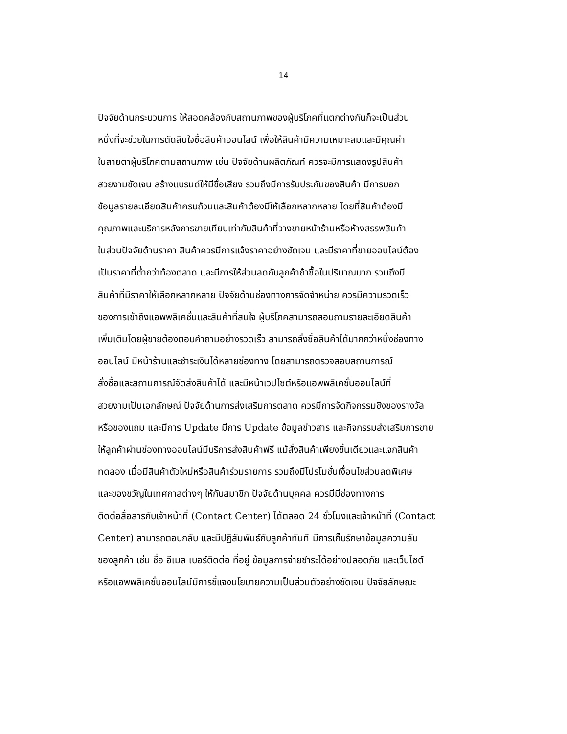14
ปัจจัยด้านกระบวนการ ให้สอดคล้องกับสถานภาพของผู้บริโภคที่แตกต่างกันก็จะเป็นส่วน
หนึ่งที่จะช่วยในการตัดสินใจซื้อสินค้าออนไลน์ เพื่อให้สินค้ามีความเหมาะสมและมีคุณค่า
ในสายตาผู้บริโภคตามสถานภาพ เช่น ปัจจัยด้านผลิตภัณฑ์ ควรจะมีการแสดงรูปสินค้า
สวยงามชัดเจน สร้างแบรนด์ให้มีชื่อเสียง รวมถึงมีการรับประกันของสินค้า มีการบอก
ข้อมูลรายละเอียดสินค้าครบถ้วนและสินค้าต้องมีให้เลือกหลากหลาย โดยที่สินค้าต้องมี
คุณภาพและบริการหลังการขายเทียบเท่ากับสินค้าที่วางขายหน้าร้านหรือห้างสรรพสินค้า
ในส่วนปัจจัยด้านราคา สินค้าควรมีการแจ้งราคาอย่างชัดเจน และมีราคาที่ขายออนไลน์ต้อง
เป็นราคาที่ต่ำกว่าท้องตลาด และมีการให้ส่วนลดกับลูกค้าถ้าซื้อในปริมาณมาก รวมถึงมี
สินค้าที่มีราคาให้เลือกหลากหลาย ปัจจัยด้านช่องทางการจัดจำหน่าย ควรมีความรวดเร็ว
ของการเข้าถึงแอพพลิเคชั่นและสินค้าที่สนใจ ผู้บริโภคสามารถสอบถามรายละเอียดสินค้า
เพิ่มเติมโดยผู้ขายต้องตอบคำถามอย่างรวดเร็ว สามารถสั่งซื้อสินค้าได้มากกว่าหนึ่งช่องทาง
ออนไลน์ มีหน้าร้านและชำระเงินได้หลายช่องทาง โดยสามารถตรวจสอบสถานการณ์
สั่งซื้อและสถานการณ์จัดส่งสินค้าได้ และมีหน้าเวปไซต์หรือแอพพลิเคชั่นออนไลน์ที่
สวยงามเป็นเอกลักษณ์ ปัจจัยด้านการส่งเสริมการตลาด ควรมีการจัดกิจกรรมชิงของรางวัล
หรือของแถม และมีการ Update มีการ Update ข้อมูลข่าวสาร และกิจกรรมส่งเสริมการขาย
ให้ลูกค้าผ่านช่องทางออนไลน์มีบริการส่งสินค้าฟรี แม้สั่งสินค้าเพียงชิ้นเดียวและแจกสินค้า
ทดลอง เมื่อมีสินค้าตัวใหม่หรือสินค้าร่วมรายการ รวมถึงมีโปรโมชั่นเงื่อนไขส่วนลดพิเศษ
และของขวัญในเทศกาลต่างๆ ให้กับสมาชิก ปัจจัยด้านบุคคล ควรมีมีช่องทางการ
ติดต่อสื่อสารกับเจ้าหน้าที่ (Contact Center) ได้ตลอด 24 ชั่วโมงและเจ้าหน้าที่ (Contact
Center) สามารถตอบกลับ และมีปฏิสัมพันธ์กับลูกค้าทันที มีการเก็บรักษาข้อมูลความลับ
ของลูกค้า เช่น ชื่อ อีเมล เบอร์ติดต่อ ที่อยู่ ข้อมูลการจ่ายชำระได้อย่างปลอดภัย และเว็ปไซต์
หรือแอพพลิเคชั่นออนไลน์มีการชี้แจงนโยบายความเป็นส่วนตัวอย่างชัดเจน ปัจจัยลักษณะ